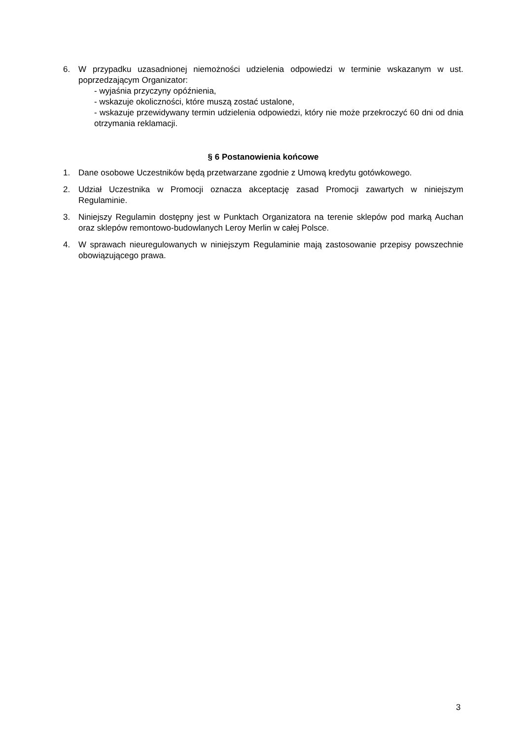6. W przypadku uzasadnionej niemożności udzielenia odpowiedzi w terminie wskazanym w ust. poprzedzającym Organizator:
- wyjaśnia przyczyny opóźnienia,
- wskazuje okoliczności, które muszą zostać ustalone,
- wskazuje przewidywany termin udzielenia odpowiedzi, który nie może przekroczyć 60 dni od dnia otrzymania reklamacji.
§ 6 Postanowienia końcowe
1. Dane osobowe Uczestników będą przetwarzane zgodnie z Umową kredytu gotówkowego.
2. Udział Uczestnika w Promocji oznacza akceptację zasad Promocji zawartych w niniejszym Regulaminie.
3. Niniejszy Regulamin dostępny jest w Punktach Organizatora na terenie sklepów pod marką Auchan oraz sklepów remontowo-budowlanych Leroy Merlin w całej Polsce.
4. W sprawach nieuregulowanych w niniejszym Regulaminie mają zastosowanie przepisy powszechnie obowiązującego prawa.
3